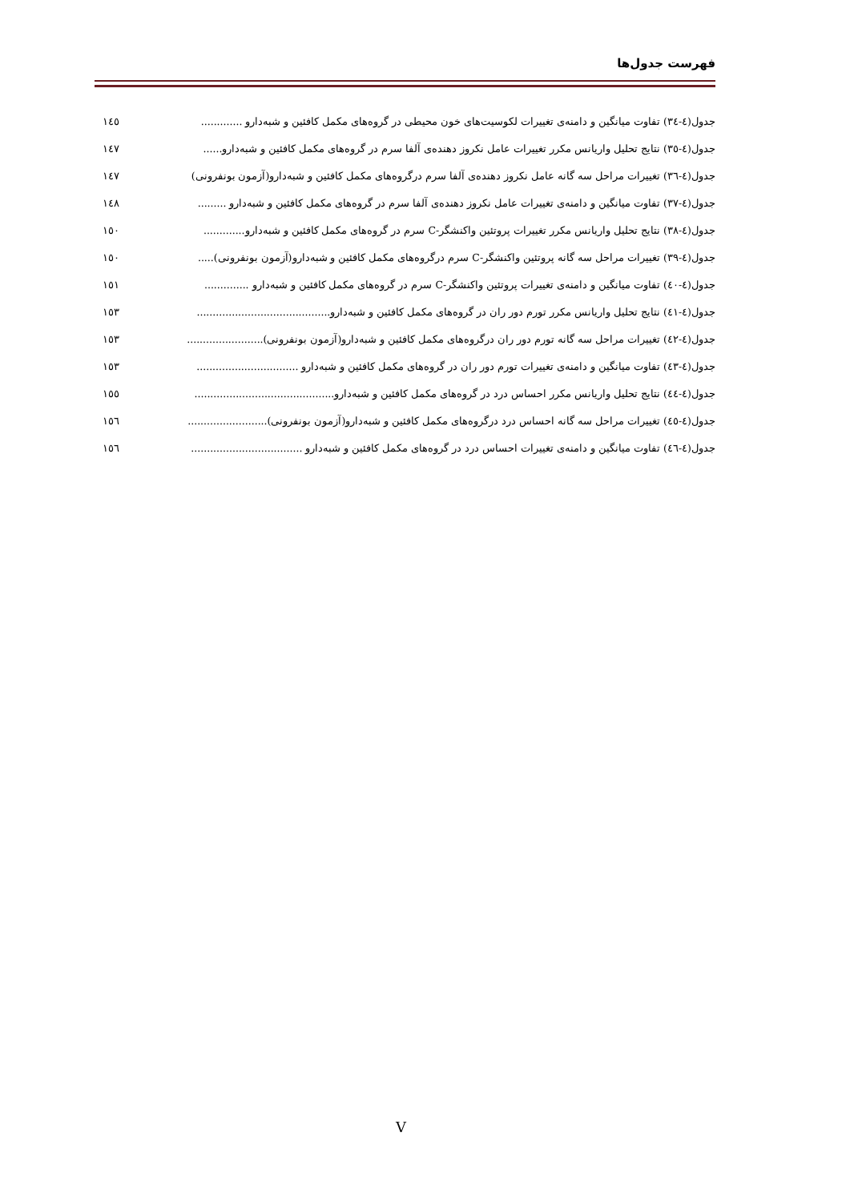فهرست جدول‌ها
جدول(٤-٣٤) تفاوت میانگین و دامنه‌ی تغییرات لکوسیت‌های خون محیطی در گروه‌های مکمل کافئین و شبه‌دارو ............. ١٤٥
جدول(٤-٣٥) نتایج تحلیل واریانس مکرر تغییرات عامل نکروز دهنده‌ی آلفا سرم در گروه‌های مکمل کافئین و شبه‌دارو...... ١٤٧
جدول(٤-٣٦) تغییرات مراحل سه گانه عامل نکروز دهنده‌ی آلفا سرم درگروه‌های مکمل کافئین و شبه‌دارو(آزمون بونفرونی) ١٤٧
جدول(٤-٣٧) تفاوت میانگین و دامنه‌ی تغییرات عامل نکروز دهنده‌ی آلفا سرم در گروه‌های مکمل کافئین و شبه‌دارو ......... ١٤٨
جدول(٤-٣٨) نتایج تحلیل واریانس مکرر تغییرات پروتئین واکنشگر-C سرم در گروه‌های مکمل کافئین و شبه‌دارو............. ١٥٠
جدول(٤-٣٩) تغییرات مراحل سه گانه پروتئین واکنشگر-C سرم درگروه‌های مکمل کافئین و شبه‌دارو(آزمون بونفرونی)..... ١٥٠
جدول(٤-٤٠) تفاوت میانگین و دامنه‌ی تغییرات پروتئین واکنشگر-C سرم در گروه‌های مکمل کافئین و شبه‌دارو .............. ١٥١
جدول(٤-٤١) نتایج تحلیل واریانس مکرر تورم دور ران در گروه‌های مکمل کافئین و شبه‌دارو.......................................... ١٥٣
جدول(٤-٤٢) تغییرات مراحل سه گانه تورم دور ران درگروه‌های مکمل کافئین و شبه‌دارو(آزمون بونفرونی)........................ ١٥٣
جدول(٤-٤٣) تفاوت میانگین و دامنه‌ی تغییرات تورم دور ران در گروه‌های مکمل کافئین و شبه‌دارو ................................ ١٥٣
جدول(٤-٤٤) نتایج تحلیل واریانس مکرر احساس درد در گروه‌های مکمل کافئین و شبه‌دارو............................................ ١٥٥
جدول(٤-٤٥) تغییرات مراحل سه گانه احساس درد درگروه‌های مکمل کافئین و شبه‌دارو(آزمون بونفرونی)......................... ١٥٦
جدول(٤-٤٦) تفاوت میانگین و دامنه‌ی تغییرات احساس درد در گروه‌های مکمل کافئین و شبه‌دارو ................................... ١٥٦
V